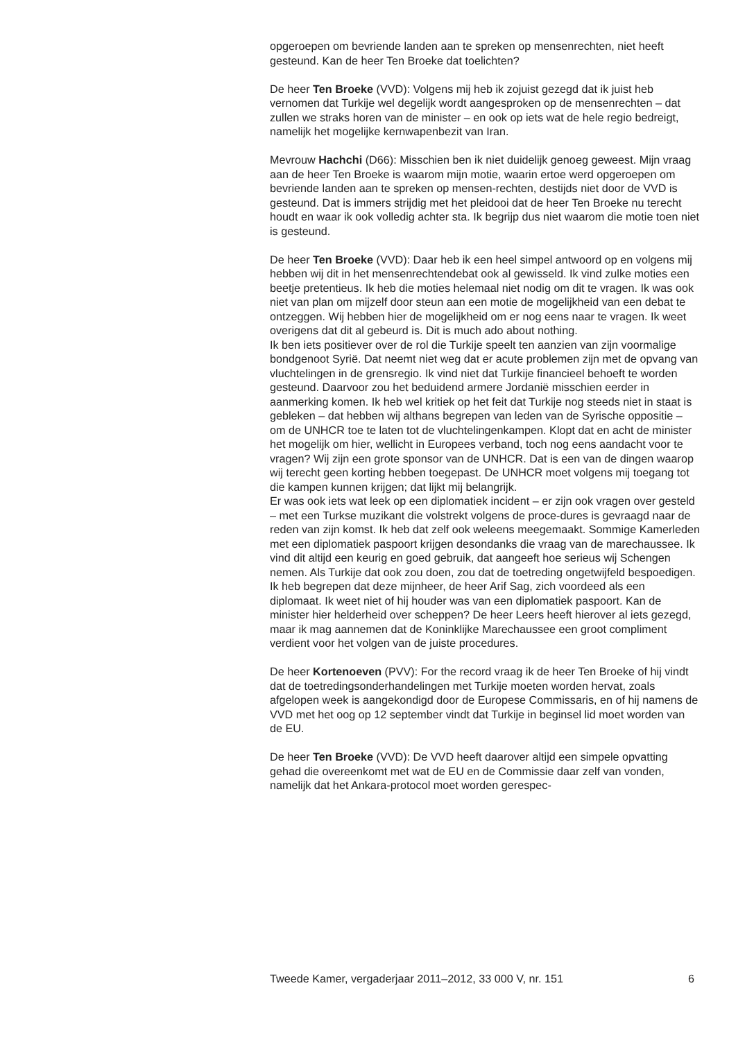opgeroepen om bevriende landen aan te spreken op mensenrechten, niet heeft gesteund. Kan de heer Ten Broeke dat toelichten?
De heer Ten Broeke (VVD): Volgens mij heb ik zojuist gezegd dat ik juist heb vernomen dat Turkije wel degelijk wordt aangesproken op de mensenrechten – dat zullen we straks horen van de minister – en ook op iets wat de hele regio bedreigt, namelijk het mogelijke kernwapenbezit van Iran.
Mevrouw Hachchi (D66): Misschien ben ik niet duidelijk genoeg geweest. Mijn vraag aan de heer Ten Broeke is waarom mijn motie, waarin ertoe werd opgeroepen om bevriende landen aan te spreken op mensen-rechten, destijds niet door de VVD is gesteund. Dat is immers strijdig met het pleidooi dat de heer Ten Broeke nu terecht houdt en waar ik ook volledig achter sta. Ik begrijp dus niet waarom die motie toen niet is gesteund.
De heer Ten Broeke (VVD): Daar heb ik een heel simpel antwoord op en volgens mij hebben wij dit in het mensenrechtendebat ook al gewisseld. Ik vind zulke moties een beetje pretentieus. Ik heb die moties helemaal niet nodig om dit te vragen. Ik was ook niet van plan om mijzelf door steun aan een motie de mogelijkheid van een debat te ontzeggen. Wij hebben hier de mogelijkheid om er nog eens naar te vragen. Ik weet overigens dat dit al gebeurd is. Dit is much ado about nothing.
Ik ben iets positiever over de rol die Turkije speelt ten aanzien van zijn voormalige bondgenoot Syrië. Dat neemt niet weg dat er acute problemen zijn met de opvang van vluchtelingen in de grensregio. Ik vind niet dat Turkije financieel behoeft te worden gesteund. Daarvoor zou het beduidend armere Jordanië misschien eerder in aanmerking komen. Ik heb wel kritiek op het feit dat Turkije nog steeds niet in staat is gebleken – dat hebben wij althans begrepen van leden van de Syrische oppositie – om de UNHCR toe te laten tot de vluchtelingenkampen. Klopt dat en acht de minister het mogelijk om hier, wellicht in Europees verband, toch nog eens aandacht voor te vragen? Wij zijn een grote sponsor van de UNHCR. Dat is een van de dingen waarop wij terecht geen korting hebben toegepast. De UNHCR moet volgens mij toegang tot die kampen kunnen krijgen; dat lijkt mij belangrijk.
Er was ook iets wat leek op een diplomatiek incident – er zijn ook vragen over gesteld – met een Turkse muzikant die volstrekt volgens de proce-dures is gevraagd naar de reden van zijn komst. Ik heb dat zelf ook weleens meegemaakt. Sommige Kamerleden met een diplomatiek paspoort krijgen desondanks die vraag van de marechaussee. Ik vind dit altijd een keurig en goed gebruik, dat aangeeft hoe serieus wij Schengen nemen. Als Turkije dat ook zou doen, zou dat de toetreding ongetwijfeld bespoedigen. Ik heb begrepen dat deze mijnheer, de heer Arif Sag, zich voordeed als een diplomaat. Ik weet niet of hij houder was van een diplomatiek paspoort. Kan de minister hier helderheid over scheppen? De heer Leers heeft hierover al iets gezegd, maar ik mag aannemen dat de Koninklijke Marechaussee een groot compliment verdient voor het volgen van de juiste procedures.
De heer Kortenoeven (PVV): For the record vraag ik de heer Ten Broeke of hij vindt dat de toetredingsonderhandelingen met Turkije moeten worden hervat, zoals afgelopen week is aangekondigd door de Europese Commissaris, en of hij namens de VVD met het oog op 12 september vindt dat Turkije in beginsel lid moet worden van de EU.
De heer Ten Broeke (VVD): De VVD heeft daarover altijd een simpele opvatting gehad die overeenkomt met wat de EU en de Commissie daar zelf van vonden, namelijk dat het Ankara-protocol moet worden gerespec-
Tweede Kamer, vergaderjaar 2011–2012, 33 000 V, nr. 151 6